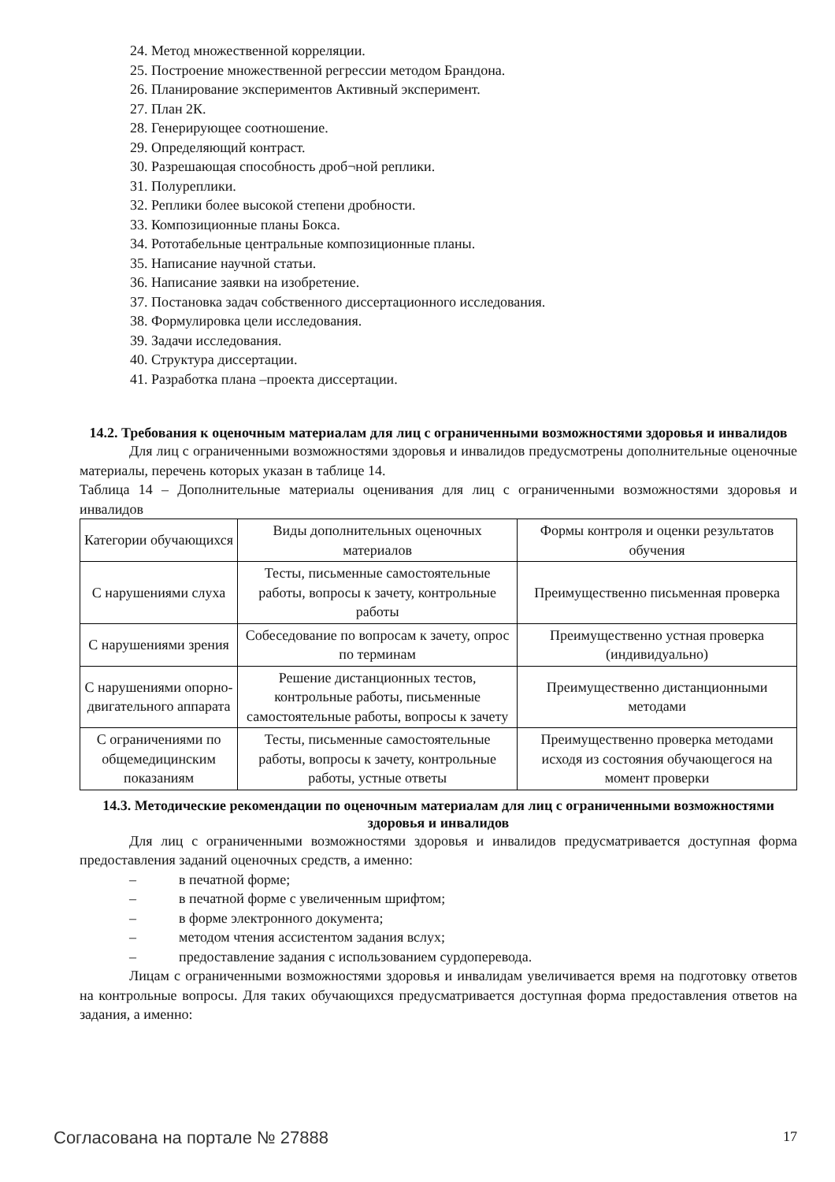24. Метод множественной корреляции.
25. Построение множественной регрессии методом Брандона.
26. Планирование экспериментов Активный эксперимент.
27. План 2К.
28. Генерирующее соотношение.
29. Определяющий контраст.
30. Разрешающая способность дроб¬ной реплики.
31. Полуреплики.
32. Реплики более высокой степени дробности.
33. Композиционные планы Бокса.
34. Рототабельные центральные композиционные планы.
35. Написание научной статьи.
36. Написание заявки на изобретение.
37. Постановка задач собственного диссертационного исследования.
38. Формулировка цели исследования.
39. Задачи исследования.
40. Структура диссертации.
41. Разработка плана –проекта диссертации.
14.2. Требования к оценочным материалам для лиц с ограниченными возможностями здоровья и инвалидов
Для лиц с ограниченными возможностями здоровья и инвалидов предусмотрены дополнительные оценочные материалы, перечень которых указан в таблице 14.
Таблица 14 – Дополнительные материалы оценивания для лиц с ограниченными возможностями здоровья и инвалидов
| Категории обучающихся | Виды дополнительных оценочных материалов | Формы контроля и оценки результатов обучения |
| С нарушениями слуха | Тесты, письменные самостоятельные работы, вопросы к зачету, контрольные работы | Преимущественно письменная проверка |
| С нарушениями зрения | Собеседование по вопросам к зачету, опрос по терминам | Преимущественно устная проверка (индивидуально) |
| С нарушениями опорно-двигательного аппарата | Решение дистанционных тестов, контрольные работы, письменные самостоятельные работы, вопросы к зачету | Преимущественно дистанционными методами |
| С ограничениями по общемедицинским показаниям | Тесты, письменные самостоятельные работы, вопросы к зачету, контрольные работы, устные ответы | Преимущественно проверка методами исходя из состояния обучающегося на момент проверки |
14.3. Методические рекомендации по оценочным материалам для лиц с ограниченными возможностями здоровья и инвалидов
Для лиц с ограниченными возможностями здоровья и инвалидов предусматривается доступная форма предоставления заданий оценочных средств, а именно:
– в печатной форме;
– в печатной форме с увеличенным шрифтом;
– в форме электронного документа;
– методом чтения ассистентом задания вслух;
– предоставление задания с использованием сурдоперевода.
Лицам с ограниченными возможностями здоровья и инвалидам увеличивается время на подготовку ответов на контрольные вопросы. Для таких обучающихся предусматривается доступная форма предоставления ответов на задания, а именно:
Согласована на портале № 27888 17